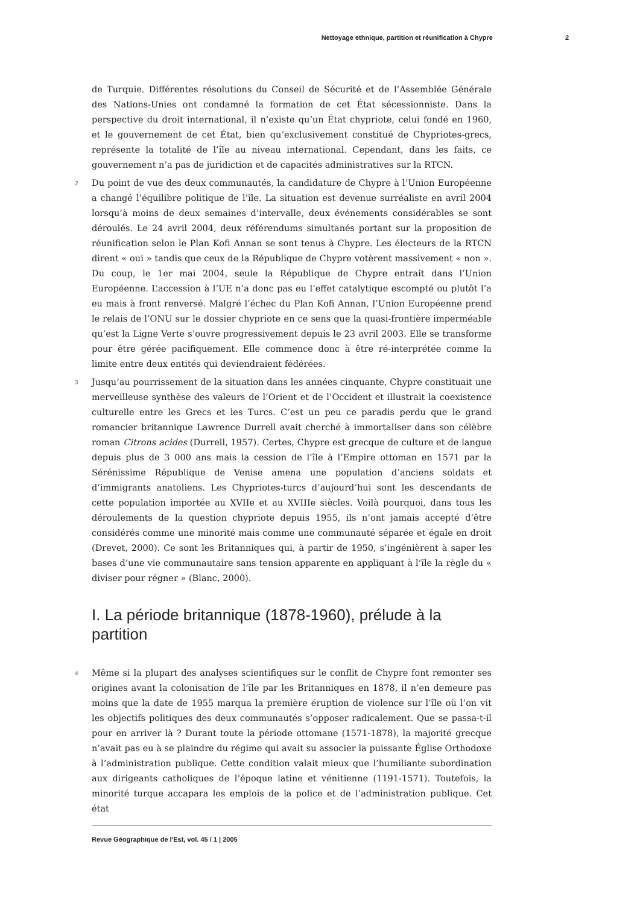Nettoyage ethnique, partition et réunification à Chypre 2
de Turquie. Différentes résolutions du Conseil de Sécurité et de l’Assemblée Générale des Nations-Unies ont condamné la formation de cet État sécessionniste. Dans la perspective du droit international, il n’existe qu’un État chypriote, celui fondé en 1960, et le gouvernement de cet État, bien qu’exclusivement constitué de Chypriotes-grecs, représente la totalité de l’île au niveau international. Cependant, dans les faits, ce gouvernement n’a pas de juridiction et de capacités administratives sur la RTCN.
2 Du point de vue des deux communautés, la candidature de Chypre à l’Union Européenne a changé l’équilibre politique de l’île. La situation est devenue surréaliste en avril 2004 lorsqu’à moins de deux semaines d’intervalle, deux événements considérables se sont déroulés. Le 24 avril 2004, deux référendums simultanés portant sur la proposition de réunification selon le Plan Kofi Annan se sont tenus à Chypre. Les électeurs de la RTCN dirent « oui » tandis que ceux de la République de Chypre votèrent massivement « non ». Du coup, le 1er mai 2004, seule la République de Chypre entrait dans l’Union Européenne. L’accession à l’UE n’a donc pas eu l’effet catalytique escompté ou plutôt l’a eu mais à front renversé. Malgré l’échec du Plan Kofi Annan, l’Union Européenne prend le relais de l’ONU sur le dossier chypriote en ce sens que la quasi-frontière imperméable qu’est la Ligne Verte s’ouvre progressivement depuis le 23 avril 2003. Elle se transforme pour être gérée pacifiquement. Elle commence donc à être ré-interprétée comme la limite entre deux entités qui deviendraient fédérées.
3 Jusqu’au pourrissement de la situation dans les années cinquante, Chypre constituait une merveilleuse synthèse des valeurs de l’Orient et de l’Occident et illustrait la coexistence culturelle entre les Grecs et les Turcs. C’est un peu ce paradis perdu que le grand romancier britannique Lawrence Durrell avait cherché à immortaliser dans son célèbre roman Citrons acides (Durrell, 1957). Certes, Chypre est grecque de culture et de langue depuis plus de 3 000 ans mais la cession de l’île à l’Empire ottoman en 1571 par la Sérénissime République de Venise amena une population d’anciens soldats et d’immigrants anatoliens. Les Chypriotes-turcs d’aujourd’hui sont les descendants de cette population importée au XVIIe et au XVIIIe siècles. Voilà pourquoi, dans tous les déroulements de la question chypriote depuis 1955, ils n’ont jamais accepté d’être considérés comme une minorité mais comme une communauté séparée et égale en droit (Drevet, 2000). Ce sont les Britanniques qui, à partir de 1950, s’ingénièrent à saper les bases d’une vie communautaire sans tension apparente en appliquant à l’île la règle du « diviser pour régner » (Blanc, 2000).
I. La période britannique (1878-1960), prélude à la partition
4 Même si la plupart des analyses scientifiques sur le conflit de Chypre font remonter ses origines avant la colonisation de l’île par les Britanniques en 1878, il n’en demeure pas moins que la date de 1955 marqua la première éruption de violence sur l’île où l’on vit les objectifs politiques des deux communautés s’opposer radicalement. Que se passa-t-il pour en arriver là ? Durant toute la période ottomane (1571-1878), la majorité grecque n’avait pas eu à se plaindre du régime qui avait su associer la puissante Église Orthodoxe à l’administration publique. Cette condition valait mieux que l’humiliante subordination aux dirigeants catholiques de l’époque latine et vénitienne (1191-1571). Toutefois, la minorité turque accapara les emplois de la police et de l’administration publique. Cet état
Revue Géographique de l'Est, vol. 45 / 1 | 2005